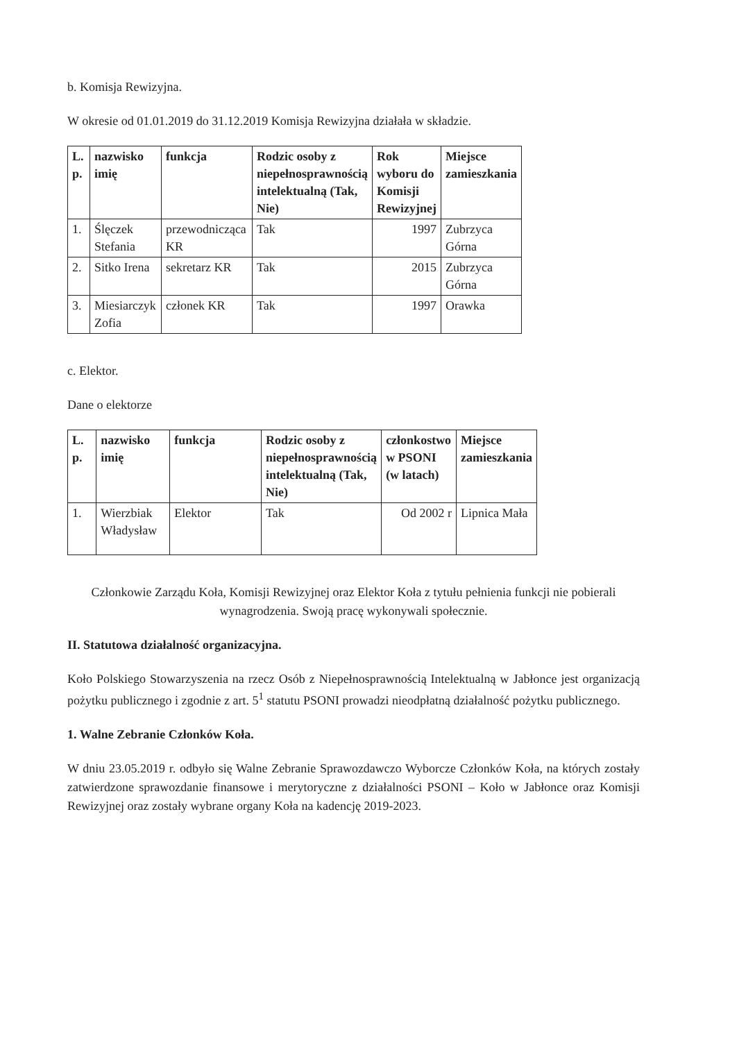b. Komisja Rewizyjna.
W okresie od 01.01.2019 do 31.12.2019 Komisja Rewizyjna działała w składzie.
| L. p. | nazwisko imię | funkcja | Rodzic osoby z niepełnosprawnością intelektualną (Tak, Nie) | Rok wyboru do Komisji Rewizyjnej | Miejsce zamieszkania |
| --- | --- | --- | --- | --- | --- |
| 1. | Ślęczek Stefania | przewodnicząca KR | Tak | 1997 | Zubrzyca Górna |
| 2. | Sitko Irena | sekretarz KR | Tak | 2015 | Zubrzyca Górna |
| 3. | Miesiarczyk Zofia | członek KR | Tak | 1997 | Orawka |
c. Elektor.
Dane o elektorze
| L. p. | nazwisko imię | funkcja | Rodzic osoby z niepełnosprawnością intelektualną (Tak, Nie) | członkostwo w PSONI (w latach) | Miejsce zamieszkania |
| --- | --- | --- | --- | --- | --- |
| 1. | Wierzbiak Władysław | Elektor | Tak | Od 2002 r | Lipnica Mała |
Członkowie Zarządu Koła, Komisji Rewizyjnej oraz Elektor Koła z tytułu pełnienia funkcji nie pobierali wynagrodzenia. Swoją pracę wykonywali społecznie.
II. Statutowa działalność organizacyjna.
Koło Polskiego Stowarzyszenia na rzecz Osób z Niepełnosprawnością Intelektualną w Jabłonce jest organizacją pożytku publicznego i zgodnie z art. 5<sup>1</sup> statutu PSONI prowadzi nieodpłatną działalność pożytku publicznego.
1. Walne Zebranie Członków Koła.
W dniu 23.05.2019 r. odbyło się Walne Zebranie Sprawozdawczo Wyborcze Członków Koła, na których zostały zatwierdzone sprawozdanie finansowe i merytoryczne z działalności PSONI – Koło w Jabłonce oraz Komisji Rewizyjnej oraz zostały wybrane organy Koła na kadencję 2019-2023.